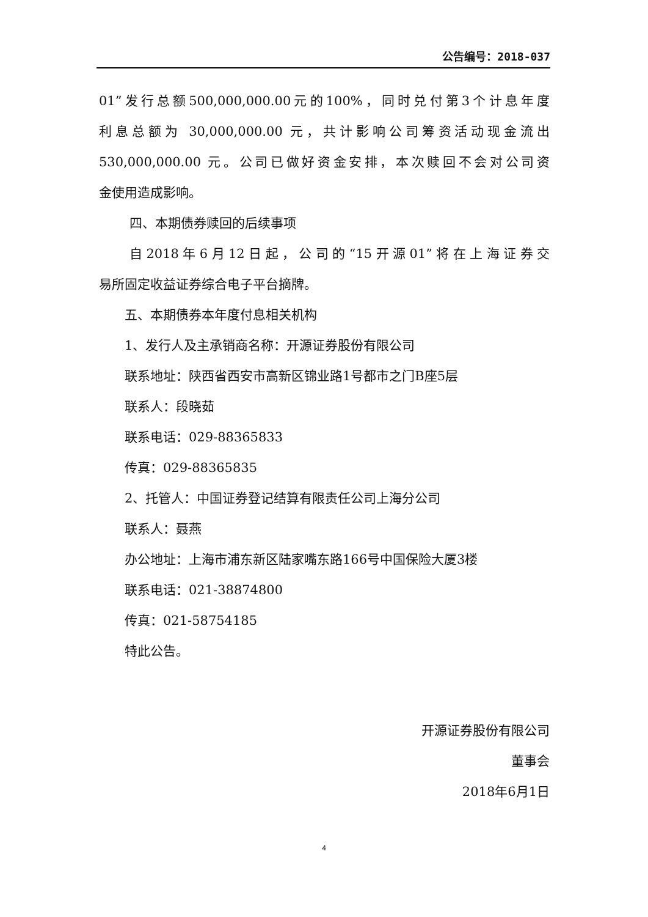公告编号：2018-037
01”发行总额500,000,000.00元的100%，同时兑付第3个计息年度
利息总额为 30,000,000.00 元，共计影响公司筹资活动现金流出
530,000,000.00 元。公司已做好资金安排，本次赎回不会对公司资
金使用造成影响。
四、本期债券赎回的后续事项
自2018年6月12日起，公司的“15开源01”将在上海证券交
易所固定收益证券综合电子平台摘牌。
五、本期债券本年度付息相关机构
1、发行人及主承销商名称：开源证券股份有限公司
联系地址：陕西省西安市高新区锦业路1号都市之门B座5层
联系人：段晓茹
联系电话：029-88365833
传真：029-88365835
2、托管人：中国证券登记结算有限责任公司上海分公司
联系人：聂燕
办公地址：上海市浦东新区陆家嘴东路166号中国保险大厦3楼
联系电话：021-38874800
传真：021-58754185
特此公告。
开源证券股份有限公司
董事会
2018年6月1日
4